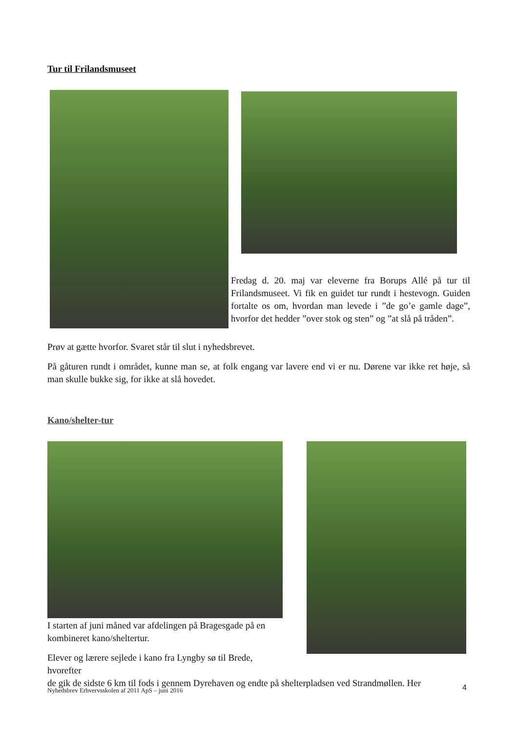Tur til Frilandsmuseet
Fredag d. 20. maj var eleverne fra Borups Allé på tur til Frilandsmuseet. Vi fik en guidet tur rundt i hestevogn. Guiden fortalte os om, hvordan man levede i ”de go’e gamle dage”, hvorfor det hedder ”over stok og sten” og ”at slå på tråden”.
Prøv at gætte hvorfor. Svaret står til slut i nyhedsbrevet.
På gåturen rundt i området, kunne man se, at folk engang var lavere end vi er nu. Dørene var ikke ret høje, så man skulle bukke sig, for ikke at slå hovedet.
Kano/shelter-tur
I starten af juni måned var afdelingen på Bragesgade på en kombineret kano/sheltertur.
Elever og lærere sejlede i kano fra Lyngby sø til Brede, hvorefter
de gik de sidste 6 km til fods i gennem Dyrehaven og endte på shelterpladsen ved Strandmøllen. Her
4
Nyhedsbrev Erhvervsskolen af 2011 ApS – juni 2016